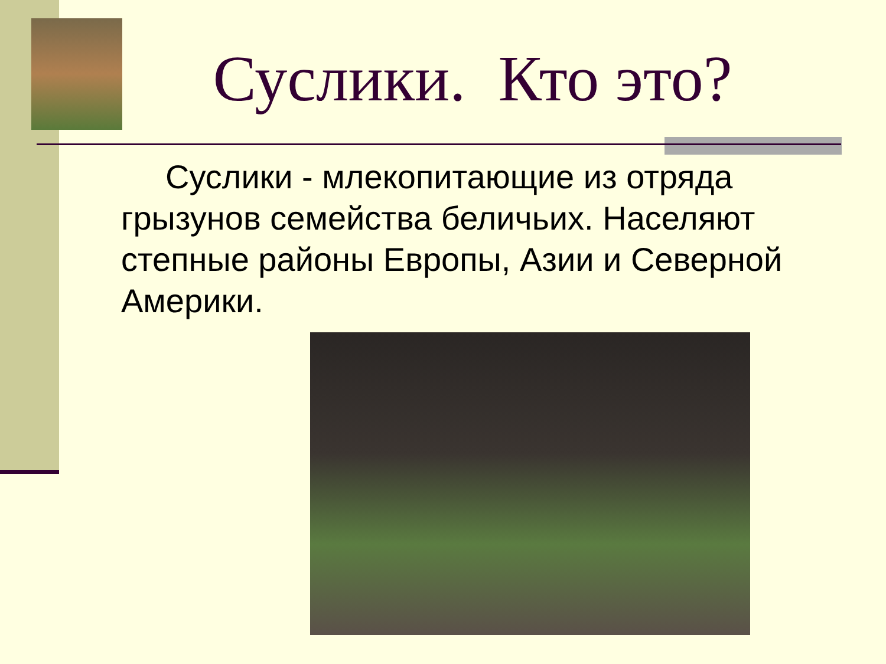Суслики. Кто это?
Суслики - млекопитающие из отряда грызунов семейства беличьих. Населяют степные районы Европы, Азии и Северной Америки.